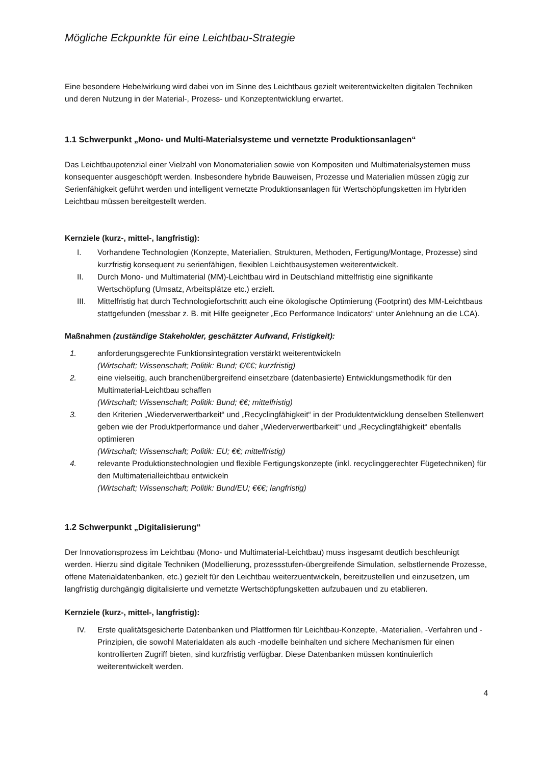Mögliche Eckpunkte für eine Leichtbau-Strategie
Eine besondere Hebelwirkung wird dabei von im Sinne des Leichtbaus gezielt weiterentwickelten digitalen Techniken und deren Nutzung in der Material-, Prozess- und Konzeptentwicklung erwartet.
1.1 Schwerpunkt „Mono- und Multi-Materialsysteme und vernetzte Produktionsanlagen“
Das Leichtbaupotenzial einer Vielzahl von Monomaterialien sowie von Kompositen und Multimaterialsystemen muss konsequenter ausgeschöpft werden. Insbesondere hybride Bauweisen, Prozesse und Materialien müssen zügig zur Serienfähigkeit geführt werden und intelligent vernetzte Produktionsanlagen für Wertschöpfungsketten im Hybriden Leichtbau müssen bereitgestellt werden.
Kernziele (kurz-, mittel-, langfristig):
I. Vorhandene Technologien (Konzepte, Materialien, Strukturen, Methoden, Fertigung/Montage, Prozesse) sind kurzfristig konsequent zu serienfähigen, flexiblen Leichtbausystemen weiterentwickelt.
II. Durch Mono- und Multimaterial (MM)-Leichtbau wird in Deutschland mittelfristig eine signifikante Wertschöpfung (Umsatz, Arbeitsplätze etc.) erzielt.
III. Mittelfristig hat durch Technologiefortschritt auch eine ökologische Optimierung (Footprint) des MM-Leichtbaus stattgefunden (messbar z. B. mit Hilfe geeigneter „Eco Performance Indicators“ unter Anlehnung an die LCA).
Maßnahmen (zuständige Stakeholder, geschätzter Aufwand, Fristigkeit):
1. anforderungsgerechte Funktionsintegration verstärkt weiterentwickeln
(Wirtschaft; Wissenschaft; Politik: Bund; €/€€; kurzfristig)
2. eine vielseitig, auch branchenübergreifend einsetzbare (datenbasierte) Entwicklungsmethodik für den Multimaterial-Leichtbau schaffen
(Wirtschaft; Wissenschaft; Politik: Bund; €€; mittelfristig)
3. den Kriterien „Wiederverwertbarkeit“ und „Recyclingfähigkeit“ in der Produktentwicklung denselben Stellenwert geben wie der Produktperformance und daher „Wiederverwertbarkeit“ und „Recyclingfähigkeit“ ebenfalls optimieren
(Wirtschaft; Wissenschaft; Politik: EU; €€; mittelfristig)
4. relevante Produktionstechnologien und flexible Fertigungskonzepte (inkl. recyclinggerechter Fügetechniken) für den Multimaterialleichtbau entwickeln
(Wirtschaft; Wissenschaft; Politik: Bund/EU; €€€; langfristig)
1.2 Schwerpunkt „Digitalisierung“
Der Innovationsprozess im Leichtbau (Mono- und Multimaterial-Leichtbau) muss insgesamt deutlich beschleunigt werden. Hierzu sind digitale Techniken (Modellierung, prozessstufen-übergreifende Simulation, selbstlernende Prozesse, offene Materialdatenbanken, etc.) gezielt für den Leichtbau weiterzuentwickeln, bereitzustellen und einzusetzen, um langfristig durchgängig digitalisierte und vernetzte Wertschöpfungsketten aufzubauen und zu etablieren.
Kernziele (kurz-, mittel-, langfristig):
IV. Erste qualitätsgesicherte Datenbanken und Plattformen für Leichtbau-Konzepte, -Materialien, -Verfahren und -Prinzipien, die sowohl Materialdaten als auch -modelle beinhalten und sichere Mechanismen für einen kontrollierten Zugriff bieten, sind kurzfristig verfügbar. Diese Datenbanken müssen kontinuierlich weiterentwickelt werden.
4